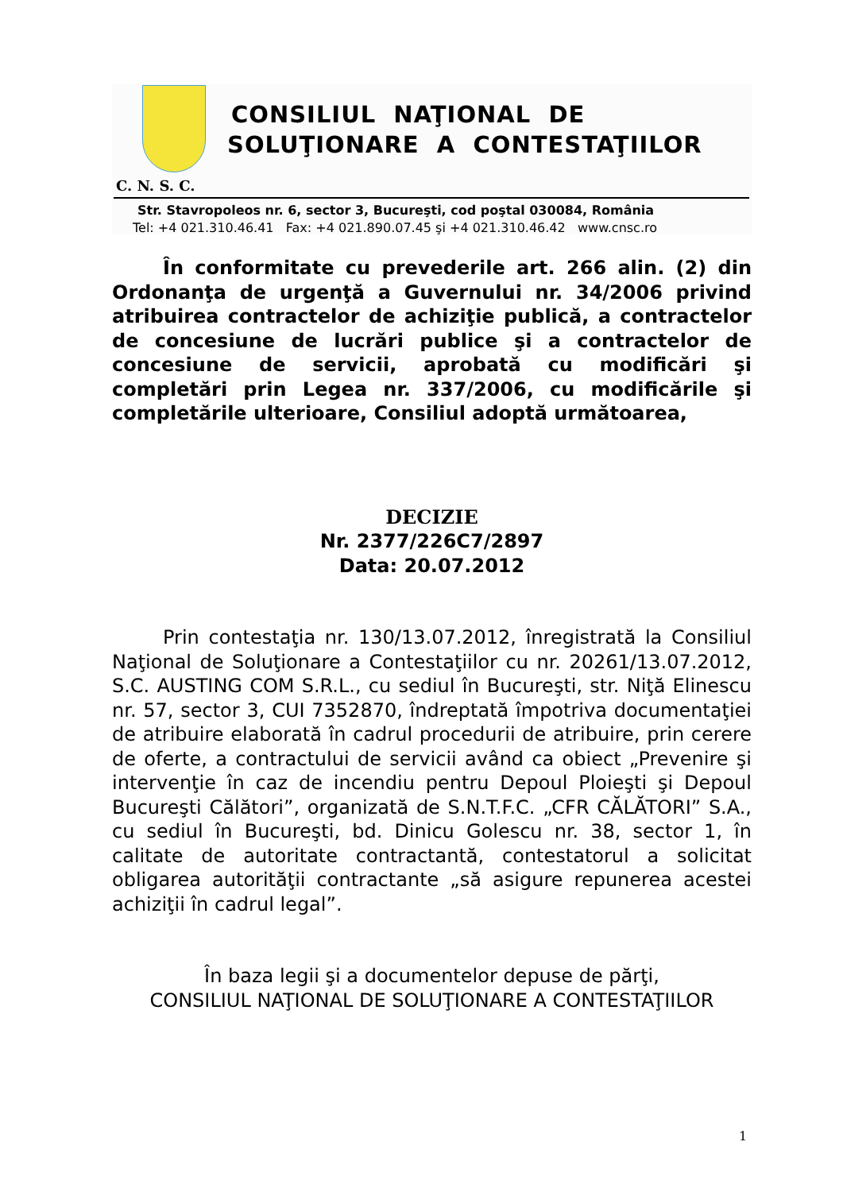CONSILIUL NAŢIONAL DE
SOLUŢIONARE A CONTESTAŢIILOR
C. N. S. C.
Str. Stavropoleos nr. 6, sector 3, Bucureşti, cod poştal 030084, România
Tel: +4 021.310.46.41 Fax: +4 021.890.07.45 şi +4 021.310.46.42 www.cnsc.ro
În conformitate cu prevederile art. 266 alin. (2) din Ordonanţa de urgenţă a Guvernului nr. 34/2006 privind atribuirea contractelor de achiziţie publică, a contractelor de concesiune de lucrări publice şi a contractelor de concesiune de servicii, aprobată cu modificări şi completări prin Legea nr. 337/2006, cu modificările şi completările ulterioare, Consiliul adoptă următoarea,
DECIZIE
Nr. 2377/226C7/2897
Data: 20.07.2012
Prin contestaţia nr. 130/13.07.2012, înregistrată la Consiliul Naţional de Soluţionare a Contestaţiilor cu nr. 20261/13.07.2012, S.C. AUSTING COM S.R.L., cu sediul în Bucureşti, str. Niţă Elinescu nr. 57, sector 3, CUI 7352870, îndreptată împotriva documentaţiei de atribuire elaborată în cadrul procedurii de atribuire, prin cerere de oferte, a contractului de servicii având ca obiect „Prevenire şi intervenţie în caz de incendiu pentru Depoul Ploieşti şi Depoul Bucureşti Călători”, organizată de S.N.T.F.C. „CFR CĂLĂTORI” S.A., cu sediul în Bucureşti, bd. Dinicu Golescu nr. 38, sector 1, în calitate de autoritate contractantă, contestatorul a solicitat obligarea autorităţii contractante „să asigure repunerea acestei achiziţii în cadrul legal”.
În baza legii şi a documentelor depuse de părţi,
CONSILIUL NAŢIONAL DE SOLUŢIONARE A CONTESTAŢIILOR
1